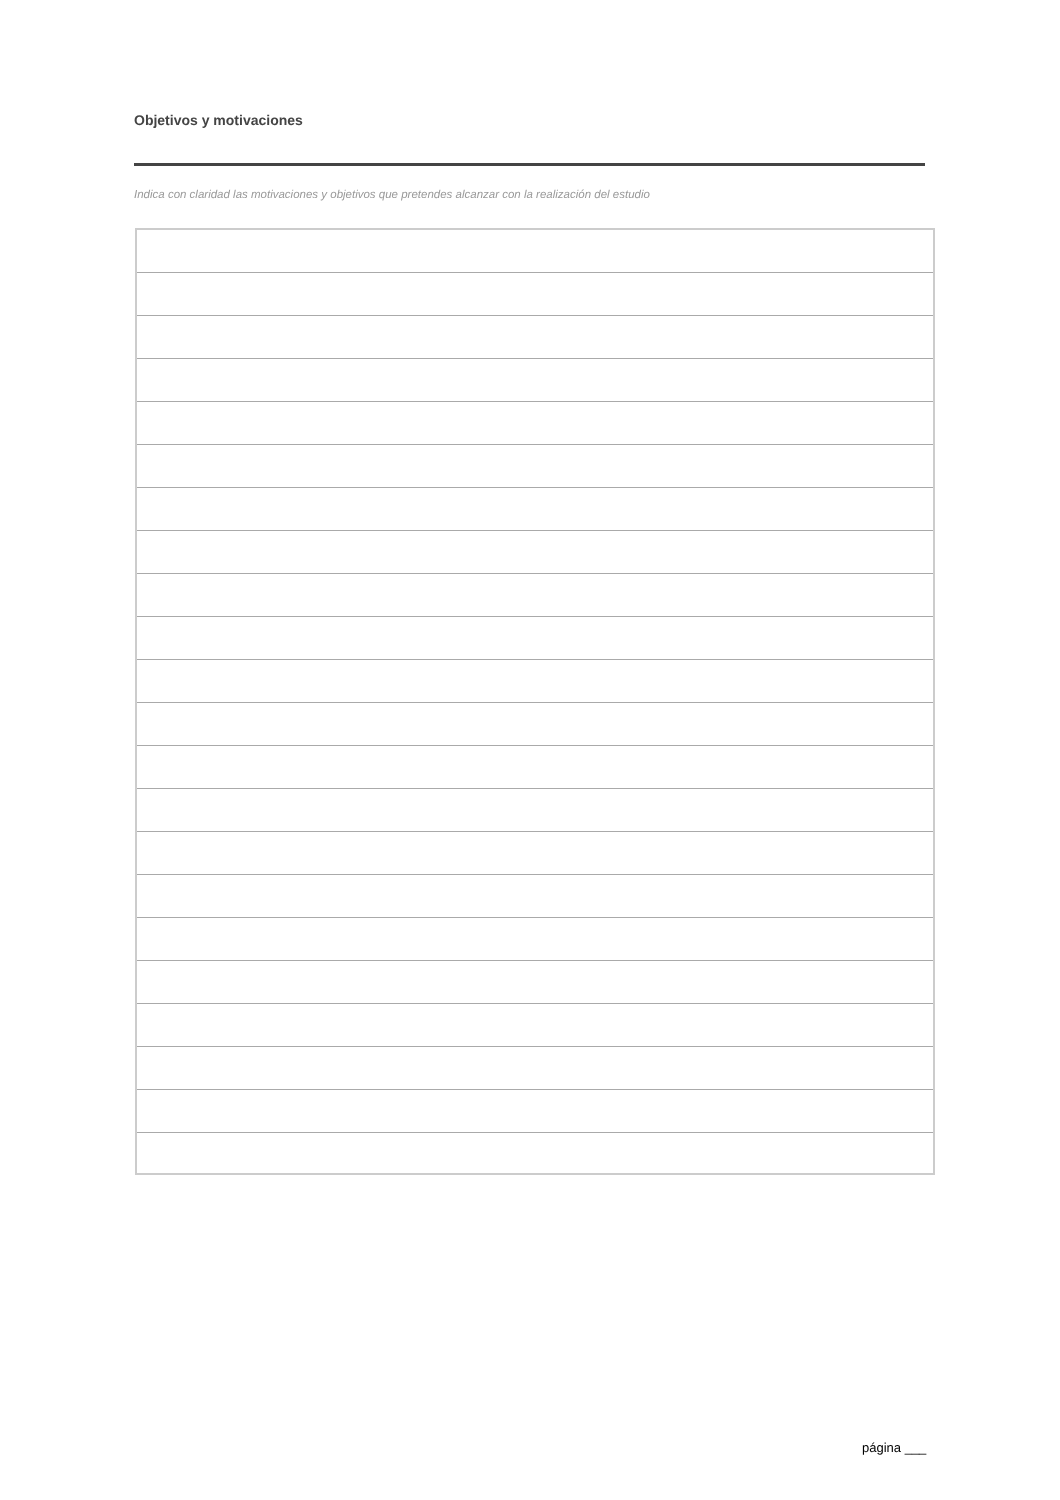Objetivos y motivaciones
Indica con claridad las motivaciones y objetivos que pretendes alcanzar con la realización del estudio
página ___